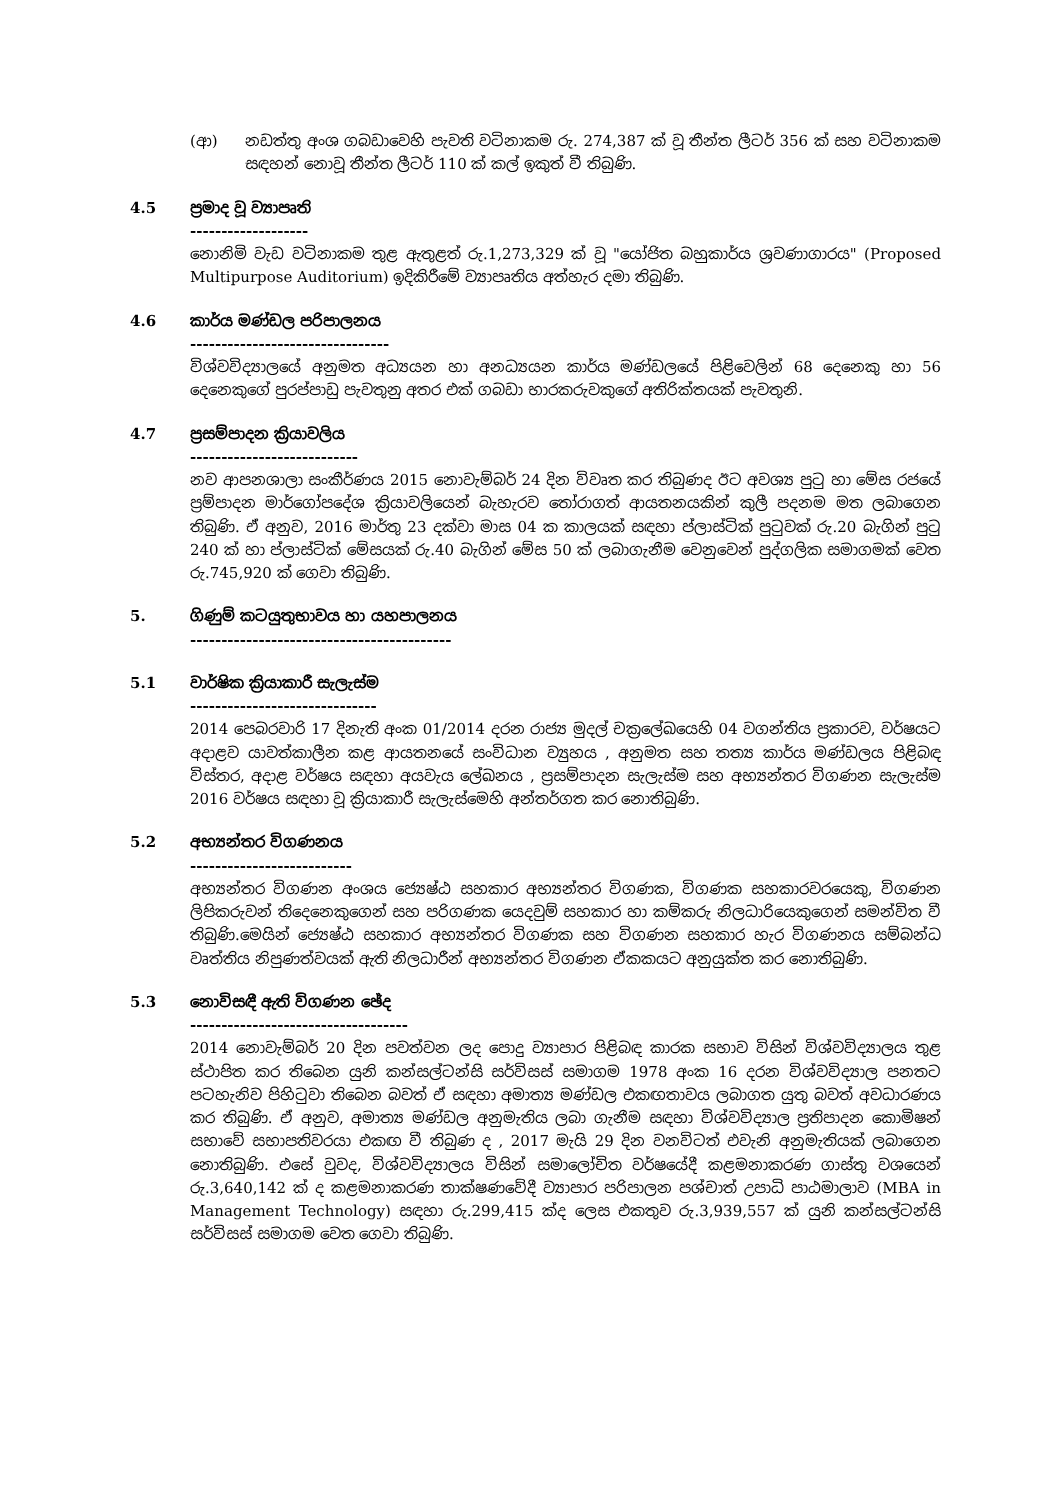(ආ) නඩත්තු අංශ ගබඩාවෙහි පැවති වටිනාකම රු. 274,387 ක් වූ තීන්ත ලීටර් 356 ක් සහ වටිනාකම සඳහන් නොවූ තීන්ත ලීටර් 110 ක් කල් ඉකුත් වී තිබුණි.
4.5 ප්‍රමාද වූ ව්‍යාපෘති
-------------------
නොනිමි වැඩ වටිනාකම තුළ ඇතුළත් රු.1,273,329 ක් වූ "යෝජිත බහුකාර්ය ශ්‍රවණාගාරය" (Proposed Multipurpose Auditorium) ඉදිකිරීමේ ව්‍යාපෘතිය අත්හැර දමා තිබුණි.
4.6 කාර්ය මණ්ඩල පරිපාලනය
--------------------------------
විශ්වවිද්‍යාලයේ අනුමත අධ්‍යයන හා අනධ්‍යයන කාර්ය මණ්ඩලයේ පිළිවෙලින් 68 දෙනෙකු හා 56 දෙනෙකුගේ පුරප්පාඩු පැවතුනු අතර එක් ගබඩා භාරකරුවකුගේ අතිරික්තයක් පැවතුනි.
4.7 ප්‍රසම්පාදන ක්‍රියාවලිය
---------------------------
නව ආපනශාලා සංකීර්ණය 2015 නොවැම්බර් 24 දින විවෘත කර තිබුණද ඊට අවශ්‍ය පුටු හා මේස රජයේ ප්‍රම්පාදන මාර්ගෝපදේශ ක්‍රියාවලියෙන් බැහැරව තෝරාගත් ආයතනයකින් කුලී පදනම මත ලබාගෙන තිබුණි. ඒ අනුව, 2016 මාර්තු 23 දක්වා මාස 04 ක කාලයක් සඳහා ප්ලාස්ටික් පුටුවක් රු.20 බැගින් පුටු 240 ක් හා ප්ලාස්ටික් මේසයක් රු.40 බැගින් මේස 50 ක් ලබාගැනීම වෙනුවෙන් පුද්ගලික සමාගමක් වෙත රු.745,920 ක් ගෙවා තිබුණි.
5. ගිණුම් කටයුතුභාවය හා යහපාලනය
------------------------------------------
5.1 වාර්ෂික ක්‍රියාකාරී සැලැස්ම
------------------------------
2014 පෙබරවාරි 17 දිනැති අංක 01/2014 දරන රාජ්‍ය මුදල් චක්‍රලේඛයෙහි 04 වගන්තිය ප්‍රකාරව, වර්ෂයට අදාළව යාවත්කාලීන කළ ආයතනයේ සංවිධාන ව්‍යුහය , අනුමත සහ තත්‍ය කාර්ය මණ්ඩලය පිළිබඳ විස්තර, අදාළ වර්ෂය සඳහා අයවැය ලේඛනය , ප්‍රසම්පාදන සැලැස්ම සහ අභ්‍යන්තර විගණන සැලැස්ම 2016 වර්ෂය සඳහා වූ ක්‍රියාකාරී සැලැස්මෙහි අන්තර්ගත කර නොතිබුණි.
5.2 අභ්‍යන්තර විගණනය
--------------------------
අභ්‍යන්තර විගණන අංශය ජ්‍යෙෂ්ඨ සහකාර අභ්‍යන්තර විගණක, විගණක සහකාරවරයෙකු, විගණන ලිපිකරුවන් තිදෙනෙකුගෙන් සහ පරිගණක යෙදවුම් සහකාර හා කම්කරු නිලධාරියෙකුගෙන් සමන්විත වී තිබුණි.මෙයින් ජ්‍යෙෂ්ඨ සහකාර අභ්‍යන්තර විගණක සහ විගණන සහකාර හැර විගණනය සම්බන්ධ වෘත්තිය නිපුණත්වයක් ඇති නිලධාරීන් අභ්‍යන්තර විගණන ඒකකයට අනුයුක්ත කර නොතිබුණි.
5.3 නොවිසඳී ඇති විගණන ඡේද
-----------------------------------
2014 නොවැම්බර් 20 දින පවත්වන ලද පොදු ව්‍යාපාර පිළිබඳ කාරක සභාව විසින් විශ්වවිද්‍යාලය තුළ ස්ථාපිත කර තිබෙන යුනි කන්සල්ටන්සි සර්විසස් සමාගම 1978 අංක 16 දරන විශ්වවිද්‍යාල පනතට පටහැනිව පිහිටුවා තිබෙන බවත් ඒ සඳහා අමාත්‍ය මණ්ඩල එකඟතාවය ලබාගත යුතු බවත් අවධාරණය කර තිබුණි. ඒ අනුව, අමාත්‍ය මණ්ඩල අනුමැතිය ලබා ගැනීම සඳහා විශ්වවිද්‍යාල ප්‍රතිපාදන කොමිෂන් සභාවේ සභාපතිවරයා එකඟ වී තිබුණ ද , 2017 මැයි 29 දින වනවිටත් එවැනි අනුමැතියක් ලබාගෙන නොතිබුණි. එසේ වුවද, විශ්වවිද්‍යාලය විසින් සමාලෝචිත වර්ෂයේදී කළමනාකරණ ගාස්තු වශයෙන් රු.3,640,142 ක් ද කළමනාකරණ තාක්ෂණවේදී ව්‍යාපාර පරිපාලන පශ්චාත් උපාධි පාඨමාලාව (MBA in Management Technology) සඳහා රු.299,415 ක්ද ලෙස එකතුව රු.3,939,557 ක් යුනි කන්සල්ටන්සි සර්විසස් සමාගම වෙත ගෙවා තිබුණි.